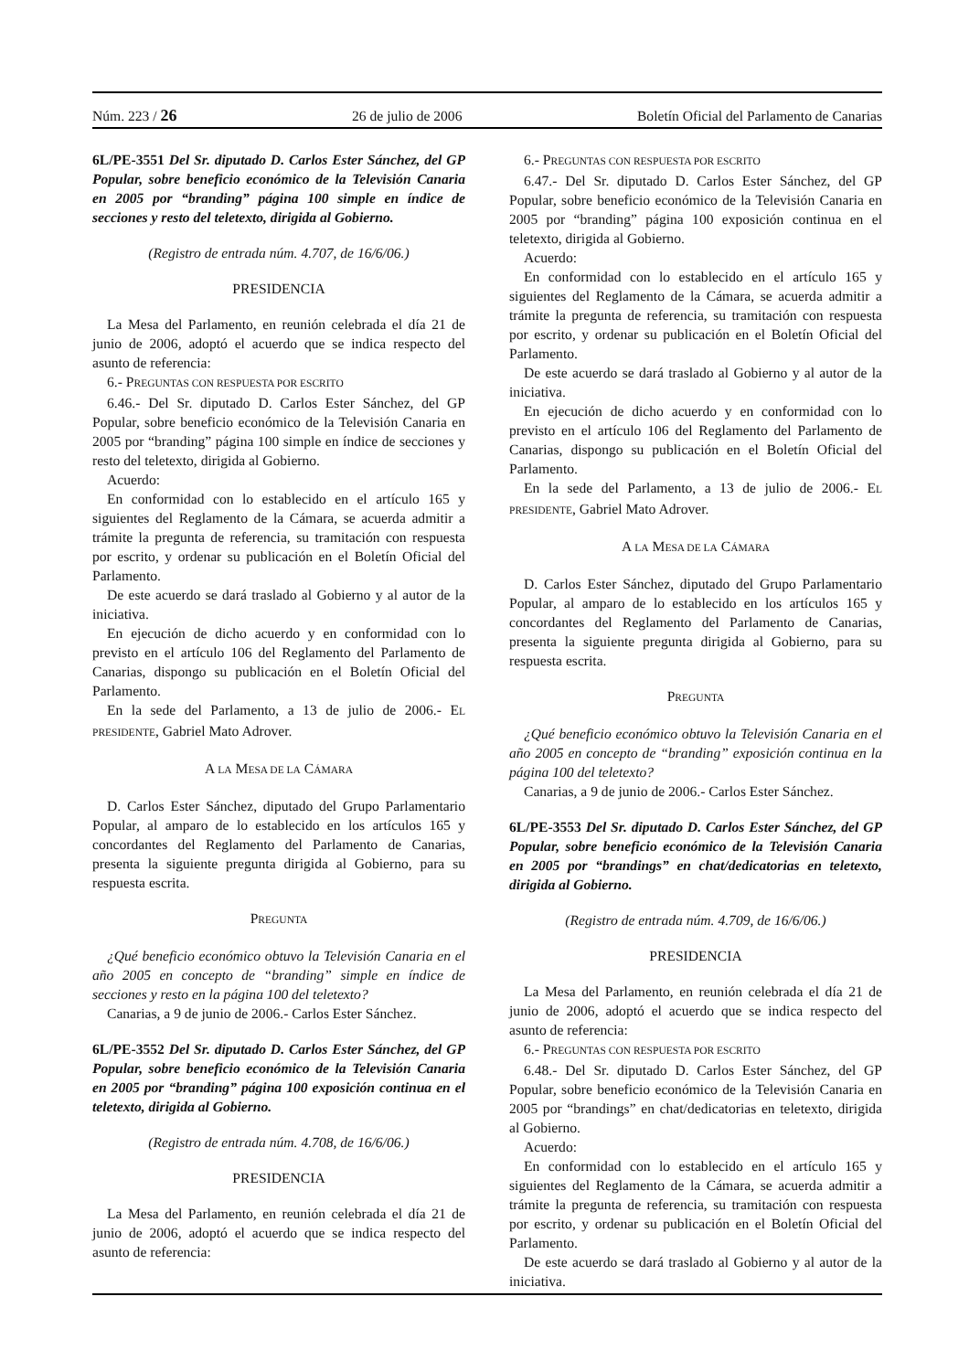Núm. 223 / 26 26 de julio de 2006 Boletín Oficial del Parlamento de Canarias
6L/PE-3551 Del Sr. diputado D. Carlos Ester Sánchez, del GP Popular, sobre beneficio económico de la Televisión Canaria en 2005 por “branding” página 100 simple en índice de secciones y resto del teletexto, dirigida al Gobierno.
(Registro de entrada núm. 4.707, de 16/6/06.)
PRESIDENCIA
La Mesa del Parlamento, en reunión celebrada el día 21 de junio de 2006, adoptó el acuerdo que se indica respecto del asunto de referencia:
6.- PREGUNTAS CON RESPUESTA POR ESCRITO
6.46.- Del Sr. diputado D. Carlos Ester Sánchez, del GP Popular, sobre beneficio económico de la Televisión Canaria en 2005 por “branding” página 100 simple en índice de secciones y resto del teletexto, dirigida al Gobierno.
Acuerdo:
En conformidad con lo establecido en el artículo 165 y siguientes del Reglamento de la Cámara, se acuerda admitir a trámite la pregunta de referencia, su tramitación con respuesta por escrito, y ordenar su publicación en el Boletín Oficial del Parlamento.
De este acuerdo se dará traslado al Gobierno y al autor de la iniciativa.
En ejecución de dicho acuerdo y en conformidad con lo previsto en el artículo 106 del Reglamento del Parlamento de Canarias, dispongo su publicación en el Boletín Oficial del Parlamento.
En la sede del Parlamento, a 13 de julio de 2006.- EL PRESIDENTE, Gabriel Mato Adrover.
A LA MESA DE LA CÁMARA
D. Carlos Ester Sánchez, diputado del Grupo Parlamentario Popular, al amparo de lo establecido en los artículos 165 y concordantes del Reglamento del Parlamento de Canarias, presenta la siguiente pregunta dirigida al Gobierno, para su respuesta escrita.
PREGUNTA
¿Qué beneficio económico obtuvo la Televisión Canaria en el año 2005 en concepto de “branding” simple en índice de secciones y resto en la página 100 del teletexto?
Canarias, a 9 de junio de 2006.- Carlos Ester Sánchez.
6L/PE-3552 Del Sr. diputado D. Carlos Ester Sánchez, del GP Popular, sobre beneficio económico de la Televisión Canaria en 2005 por “branding” página 100 exposición continua en el teletexto, dirigida al Gobierno.
(Registro de entrada núm. 4.708, de 16/6/06.)
PRESIDENCIA
La Mesa del Parlamento, en reunión celebrada el día 21 de junio de 2006, adoptó el acuerdo que se indica respecto del asunto de referencia:
6.- PREGUNTAS CON RESPUESTA POR ESCRITO
6.47.- Del Sr. diputado D. Carlos Ester Sánchez, del GP Popular, sobre beneficio económico de la Televisión Canaria en 2005 por “branding” página 100 exposición continua en el teletexto, dirigida al Gobierno.
Acuerdo:
En conformidad con lo establecido en el artículo 165 y siguientes del Reglamento de la Cámara, se acuerda admitir a trámite la pregunta de referencia, su tramitación con respuesta por escrito, y ordenar su publicación en el Boletín Oficial del Parlamento.
De este acuerdo se dará traslado al Gobierno y al autor de la iniciativa.
En ejecución de dicho acuerdo y en conformidad con lo previsto en el artículo 106 del Reglamento del Parlamento de Canarias, dispongo su publicación en el Boletín Oficial del Parlamento.
En la sede del Parlamento, a 13 de julio de 2006.- EL PRESIDENTE, Gabriel Mato Adrover.
A LA MESA DE LA CÁMARA
D. Carlos Ester Sánchez, diputado del Grupo Parlamentario Popular, al amparo de lo establecido en los artículos 165 y concordantes del Reglamento del Parlamento de Canarias, presenta la siguiente pregunta dirigida al Gobierno, para su respuesta escrita.
PREGUNTA
¿Qué beneficio económico obtuvo la Televisión Canaria en el año 2005 en concepto de “branding” exposición continua en la página 100 del teletexto?
Canarias, a 9 de junio de 2006.- Carlos Ester Sánchez.
6L/PE-3553 Del Sr. diputado D. Carlos Ester Sánchez, del GP Popular, sobre beneficio económico de la Televisión Canaria en 2005 por “brandings” en chat/dedicatorias en teletexto, dirigida al Gobierno.
(Registro de entrada núm. 4.709, de 16/6/06.)
PRESIDENCIA
La Mesa del Parlamento, en reunión celebrada el día 21 de junio de 2006, adoptó el acuerdo que se indica respecto del asunto de referencia:
6.- PREGUNTAS CON RESPUESTA POR ESCRITO
6.48.- Del Sr. diputado D. Carlos Ester Sánchez, del GP Popular, sobre beneficio económico de la Televisión Canaria en 2005 por “brandings” en chat/dedicatorias en teletexto, dirigida al Gobierno.
Acuerdo:
En conformidad con lo establecido en el artículo 165 y siguientes del Reglamento de la Cámara, se acuerda admitir a trámite la pregunta de referencia, su tramitación con respuesta por escrito, y ordenar su publicación en el Boletín Oficial del Parlamento.
De este acuerdo se dará traslado al Gobierno y al autor de la iniciativa.